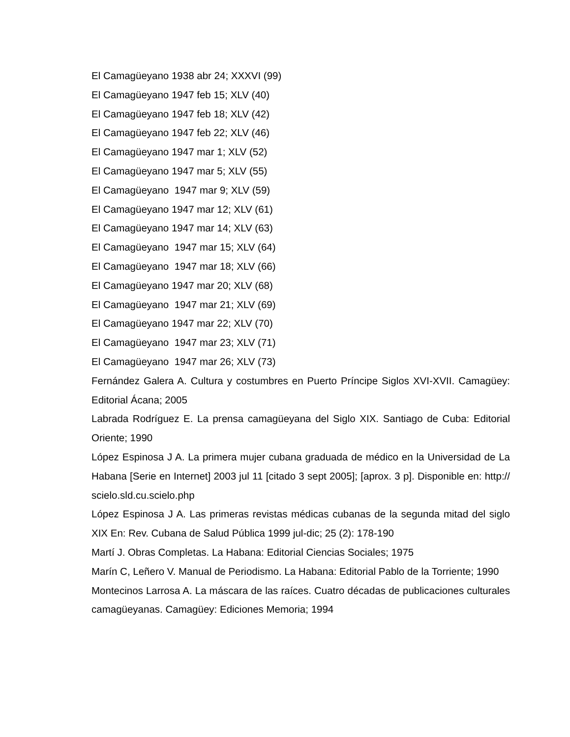El Camagüeyano 1938 abr 24; XXXVI (99)
El Camagüeyano 1947 feb 15; XLV (40)
El Camagüeyano 1947 feb 18; XLV (42)
El Camagüeyano 1947 feb 22; XLV (46)
El Camagüeyano 1947 mar 1; XLV (52)
El Camagüeyano 1947 mar 5; XLV (55)
El Camagüeyano 1947 mar 9; XLV (59)
El Camagüeyano 1947 mar 12; XLV (61)
El Camagüeyano 1947 mar 14; XLV (63)
El Camagüeyano 1947 mar 15; XLV (64)
El Camagüeyano 1947 mar 18; XLV (66)
El Camagüeyano 1947 mar 20; XLV (68)
El Camagüeyano 1947 mar 21; XLV (69)
El Camagüeyano 1947 mar 22; XLV (70)
El Camagüeyano 1947 mar 23; XLV (71)
El Camagüeyano 1947 mar 26; XLV (73)
Fernández Galera A. Cultura y costumbres en Puerto Príncipe Siglos XVI-XVII. Camagüey: Editorial Ácana; 2005
Labrada Rodríguez E. La prensa camagüeyana del Siglo XIX. Santiago de Cuba: Editorial Oriente; 1990
López Espinosa J A. La primera mujer cubana graduada de médico en la Universidad de La Habana [Serie en Internet] 2003 jul 11 [citado 3 sept 2005]; [aprox. 3 p]. Disponible en: http:// scielo.sld.cu.scielo.php
López Espinosa J A. Las primeras revistas médicas cubanas de la segunda mitad del siglo XIX En: Rev. Cubana de Salud Pública 1999 jul-dic; 25 (2): 178-190
Martí J. Obras Completas. La Habana: Editorial Ciencias Sociales; 1975
Marín C, Leñero V. Manual de Periodismo. La Habana: Editorial Pablo de la Torriente; 1990
Montecinos Larrosa A. La máscara de las raíces. Cuatro décadas de publicaciones culturales camagüeyanas. Camagüey: Ediciones Memoria; 1994